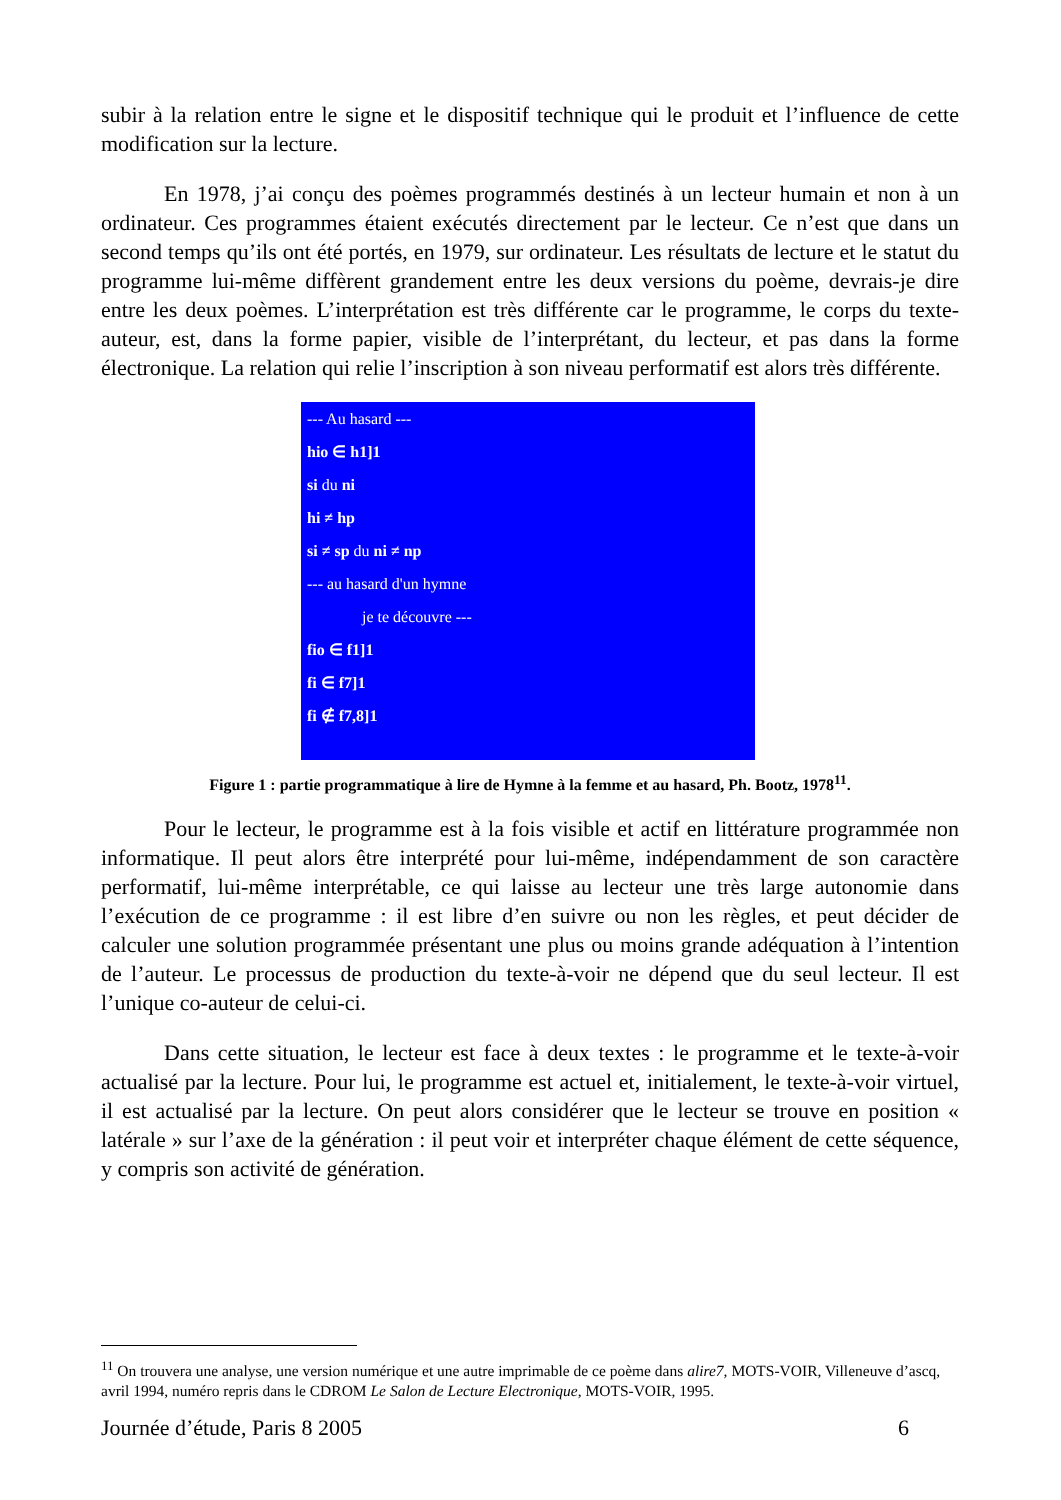subir à la relation entre le signe et le dispositif technique qui le produit et l’influence de cette modification sur la lecture.
En 1978, j’ai conçu des poèmes programmés destinés à un lecteur humain et non à un ordinateur. Ces programmes étaient exécutés directement par le lecteur. Ce n’est que dans un second temps qu’ils ont été portés, en 1979, sur ordinateur. Les résultats de lecture et le statut du programme lui-même diffèrent grandement entre les deux versions du poème, devrais-je dire entre les deux poèmes. L’interprétation est très différente car le programme, le corps du texte-auteur, est, dans la forme papier, visible de l’interprétant, du lecteur, et pas dans la forme électronique. La relation qui relie l’inscription à son niveau performatif est alors très différente.
--- Au hasard ---
hio ∈ h1]1
si du ni
hi ≠ hp
si ≠ sp du ni ≠ np
--- au hasard d'un hymne
je te découvre ---
fio ∈ f1]1
fi ∈ f7]1
fi ∉ f7,8]1
Figure 1 : partie programmatique à lire de Hymne à la femme et au hasard, Ph. Bootz, 1978<sup>11</sup>.
Pour le lecteur, le programme est à la fois visible et actif en littérature programmée non informatique. Il peut alors être interprété pour lui-même, indépendamment de son caractère performatif, lui-même interprétable, ce qui laisse au lecteur une très large autonomie dans l’exécution de ce programme : il est libre d’en suivre ou non les règles, et peut décider de calculer une solution programmée présentant une plus ou moins grande adéquation à l’intention de l’auteur. Le processus de production du texte-à-voir ne dépend que du seul lecteur. Il est l’unique co-auteur de celui-ci.
Dans cette situation, le lecteur est face à deux textes : le programme et le texte-à-voir actualisé par la lecture. Pour lui, le programme est actuel et, initialement, le texte-à-voir virtuel, il est actualisé par la lecture. On peut alors considérer que le lecteur se trouve en position « latérale » sur l’axe de la génération : il peut voir et interpréter chaque élément de cette séquence, y compris son activité de génération.
<sup>11</sup> On trouvera une analyse, une version numérique et une autre imprimable de ce poème dans alire7, MOTS-VOIR, Villeneuve d’ascq, avril 1994, numéro repris dans le CDROM Le Salon de Lecture Electronique, MOTS-VOIR, 1995.
Journée d’étude, Paris 8 2005 6